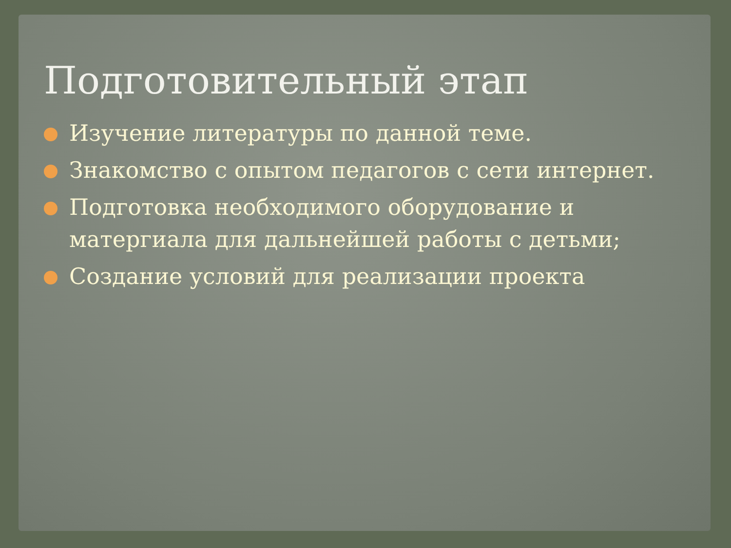Подготовительный этап
Изучение литературы по данной теме.
Знакомство с опытом педагогов с сети интернет.
Подготовка необходимого оборудование и матергиала для дальнейшей работы с детьми;
Создание условий для реализации проекта